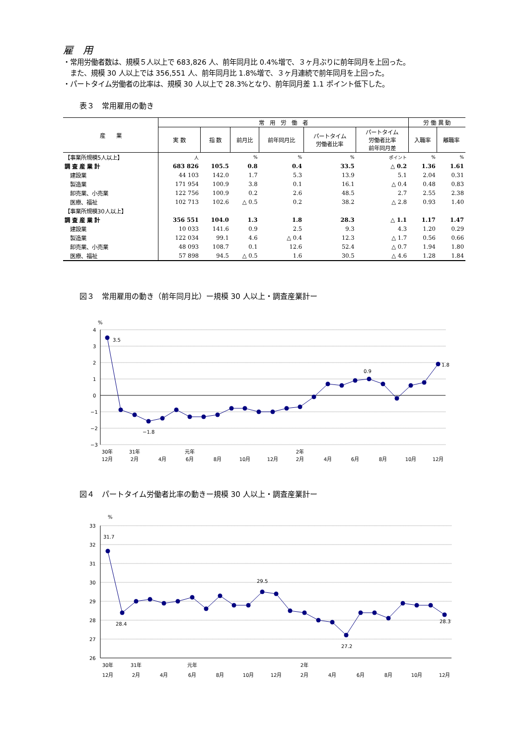雇　用
・常用労働者数は、規模５人以上で 683,826 人、前年同月比 0.4%増で、３ヶ月ぶりに前年同月を上回った。
　また、規模 30 人以上では 356,551 人、前年同月比 1.8%増で、３ヶ月連続で前年同月を上回った。
・パートタイム労働者の比率は、規模 30 人以上で 28.3%となり、前年同月差 1.1 ポイント低下した。
表３　常用雇用の動き
| 産 業 | 常 用 労 働 者 | | | | | | 労 働 異 動 | |
| --- | --- | --- | --- | --- | --- | --- | --- | --- |
| | 実 数 | 指 数 | 前月比 | 前年同月比 | パートタイム 労働者比率 | パートタイム 労働者比率 前年同月差 | 入職率 | 離職率 |
| 【事業所規模5人以上】 | 人 | | % | % | % | ポイント | % | % |
| 調 査 産 業 計 | 683 826 | 105.5 | 0.8 | 0.4 | 33.5 | △ 0.2 | 1.36 | 1.61 |
| 建設業 | 44 103 | 142.0 | 1.7 | 5.3 | 13.9 | 5.1 | 2.04 | 0.31 |
| 製造業 | 171 954 | 100.9 | 3.8 | 0.1 | 16.1 | △ 0.4 | 0.48 | 0.83 |
| 卸売業、小売業 | 122 756 | 100.9 | 0.2 | 2.6 | 48.5 | 2.7 | 2.55 | 2.38 |
| 医療、福祉 | 102 713 | 102.6 | △ 0.5 | 0.2 | 38.2 | △ 2.8 | 0.93 | 1.40 |
| 【事業所規模30人以上】 | | | | | | | | |
| 調 査 産 業 計 | 356 551 | 104.0 | 1.3 | 1.8 | 28.3 | △ 1.1 | 1.17 | 1.47 |
| 建設業 | 10 033 | 141.6 | 0.9 | 2.5 | 9.3 | 4.3 | 1.20 | 0.29 |
| 製造業 | 122 034 | 99.1 | 4.6 | △ 0.4 | 12.3 | △ 1.7 | 0.56 | 0.66 |
| 卸売業、小売業 | 48 093 | 108.7 | 0.1 | 12.6 | 52.4 | △ 0.7 | 1.94 | 1.80 |
| 医療、福祉 | 57 898 | 94.5 | △ 0.5 | 1.6 | 30.5 | △ 4.6 | 1.28 | 1.84 |
図３　常用雇用の動き（前年同月比）ー規模 30 人以上・調査産業計ー
%
4
3
2
1
0
−1
−2
−3
3.5
−1.8
0.9
1.8
30年
12月
31年
2月
4月
元年
6月
8月
10月
12月
2年
2月
4月
6月
8月
10月
12月
図４　パートタイム労働者比率の動きー規模 30 人以上・調査産業計ー
%
33
32
31
30
29
28
27
26
31.7
28.4
29.5
27.2
28.3
30年
31年
元年
2年
12月
2月
4月
6月
8月
10月
12月
2月
4月
6月
8月
10月
12月